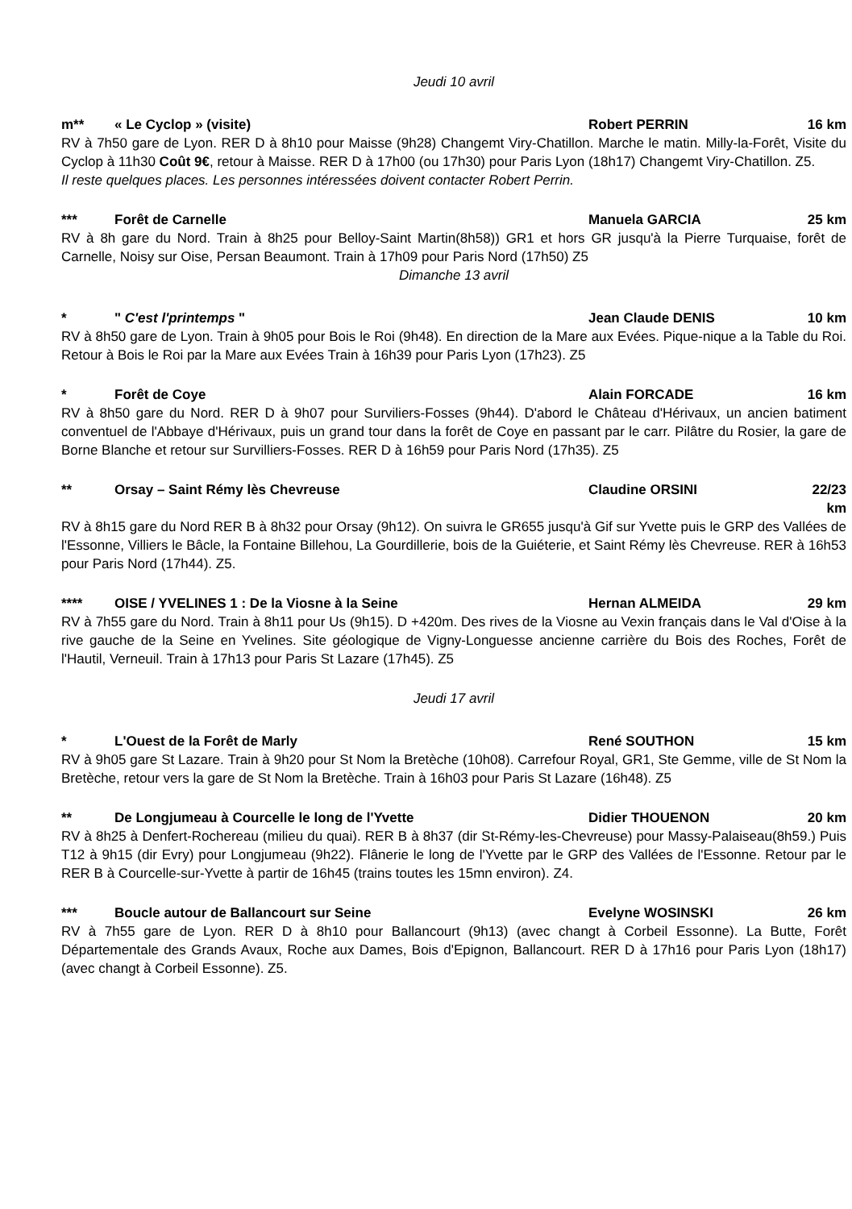Jeudi 10 avril
m** « Le Cyclop » (visite) Robert PERRIN 16 km
RV à 7h50 gare de Lyon. RER D à 8h10 pour Maisse (9h28) Changemt Viry-Chatillon. Marche le matin. Milly-la-Forêt, Visite du Cyclop à 11h30 Coût 9€, retour à Maisse. RER D à 17h00 (ou 17h30) pour Paris Lyon (18h17) Changemt Viry-Chatillon. Z5.
Il reste quelques places. Les personnes intéressées doivent contacter Robert Perrin.
*** Forêt de Carnelle Manuela GARCIA 25 km
RV à 8h gare du Nord. Train à 8h25 pour Belloy-Saint Martin(8h58)) GR1 et hors GR jusqu'à la Pierre Turquaise, forêt de Carnelle, Noisy sur Oise, Persan Beaumont. Train à 17h09 pour Paris Nord (17h50) Z5
Dimanche 13 avril
* " C'est l'printemps " Jean Claude DENIS 10 km
RV à 8h50 gare de Lyon. Train à 9h05 pour Bois le Roi (9h48). En direction de la Mare aux Evées. Pique-nique a la Table du Roi. Retour à Bois le Roi par la Mare aux Evées Train à 16h39 pour Paris Lyon (17h23). Z5
* Forêt de Coye Alain FORCADE 16 km
RV à 8h50 gare du Nord. RER D à 9h07 pour Surviliers-Fosses (9h44). D'abord le Château d'Hérivaux, un ancien batiment conventuel de l'Abbaye d'Hérivaux, puis un grand tour dans la forêt de Coye en passant par le carr. Pilâtre du Rosier, la gare de Borne Blanche et retour sur Survilliers-Fosses. RER D à 16h59 pour Paris Nord (17h35). Z5
** Orsay – Saint Rémy lès Chevreuse Claudine ORSINI 22/23 km
RV à 8h15 gare du Nord RER B à 8h32 pour Orsay (9h12). On suivra le GR655 jusqu'à Gif sur Yvette puis le GRP des Vallées de l'Essonne, Villiers le Bâcle, la Fontaine Billehou, La Gourdillerie, bois de la Guiéterie, et Saint Rémy lès Chevreuse. RER à 16h53 pour Paris Nord (17h44). Z5.
**** OISE / YVELINES 1 : De la Viosne à la Seine Hernan ALMEIDA 29 km
RV à 7h55 gare du Nord. Train à 8h11 pour Us (9h15). D +420m. Des rives de la Viosne au Vexin français dans le Val d'Oise à la rive gauche de la Seine en Yvelines. Site géologique de Vigny-Longuesse ancienne carrière du Bois des Roches, Forêt de l'Hautil, Verneuil. Train à 17h13 pour Paris St Lazare (17h45). Z5
Jeudi 17 avril
* L'Ouest de la Forêt de Marly René SOUTHON 15 km
RV à 9h05 gare St Lazare. Train à 9h20 pour St Nom la Bretèche (10h08). Carrefour Royal, GR1, Ste Gemme, ville de St Nom la Bretèche, retour vers la gare de St Nom la Bretèche. Train à 16h03 pour Paris St Lazare (16h48). Z5
** De Longjumeau à Courcelle le long de l'Yvette Didier THOUENON 20 km
RV à 8h25 à Denfert-Rochereau (milieu du quai). RER B à 8h37 (dir St-Rémy-les-Chevreuse) pour Massy-Palaiseau(8h59.) Puis T12 à 9h15 (dir Evry) pour Longjumeau (9h22). Flânerie le long de l'Yvette par le GRP des Vallées de l'Essonne. Retour par le RER B à Courcelle-sur-Yvette à partir de 16h45 (trains toutes les 15mn environ). Z4.
*** Boucle autour de Ballancourt sur Seine Evelyne WOSINSKI 26 km
RV à 7h55 gare de Lyon. RER D à 8h10 pour Ballancourt (9h13) (avec changt à Corbeil Essonne). La Butte, Forêt Départementale des Grands Avaux, Roche aux Dames, Bois d'Epignon, Ballancourt. RER D à 17h16 pour Paris Lyon (18h17) (avec changt à Corbeil Essonne). Z5.